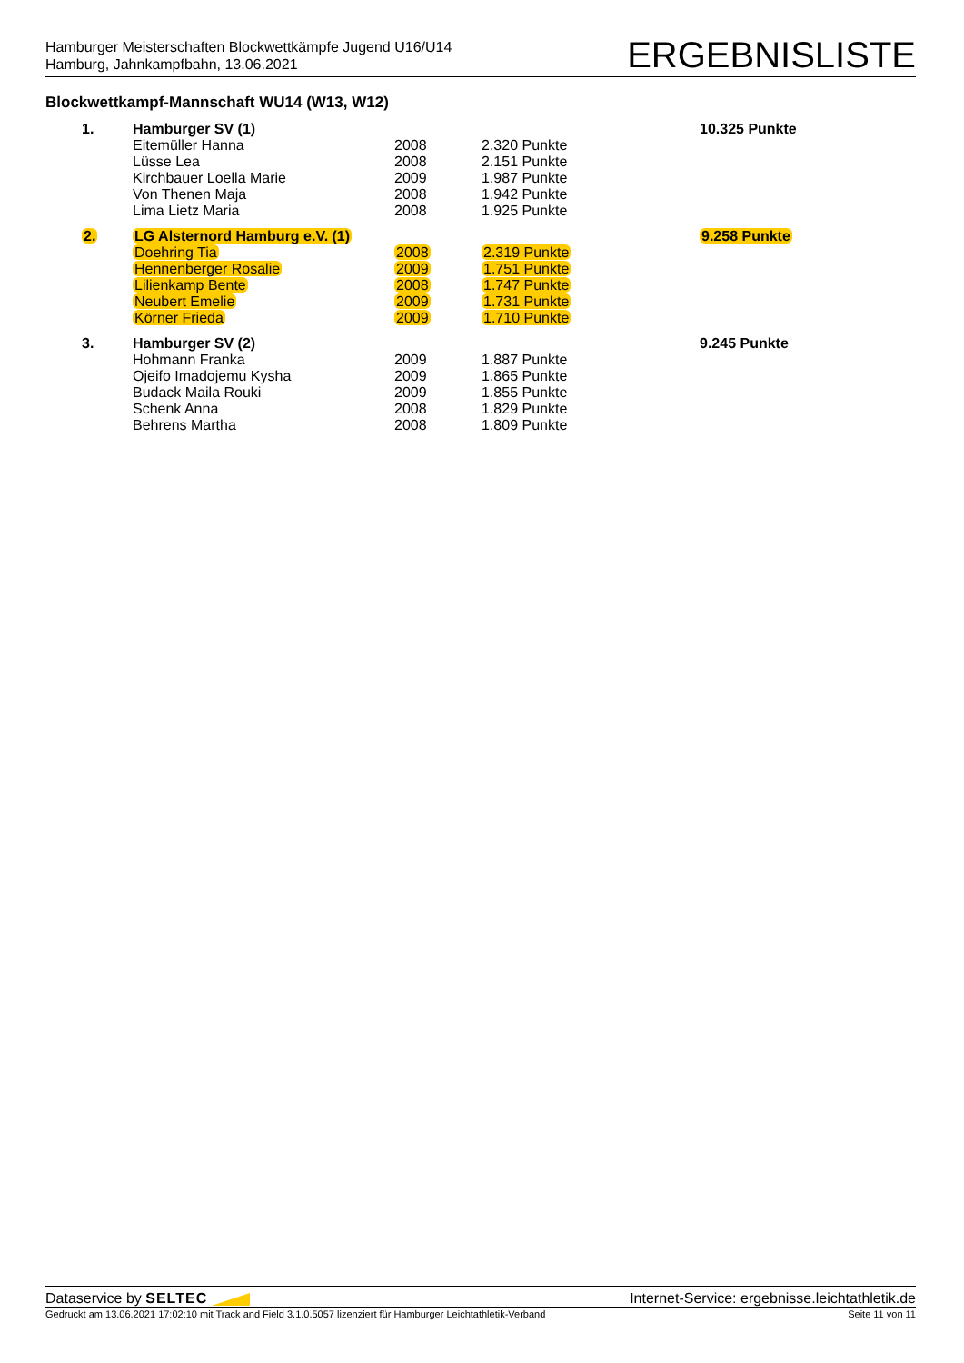Hamburger Meisterschaften Blockwettkämpfe Jugend U16/U14
Hamburg, Jahnkampfbahn, 13.06.2021
ERGEBNISLISTE
Blockwettkampf-Mannschaft WU14 (W13, W12)
| 1. | Hamburger SV (1) | | | 10.325 Punkte |
| | Eitemüller Hanna | 2008 | 2.320 Punkte | |
| | Lüsse Lea | 2008 | 2.151 Punkte | |
| | Kirchbauer Loella Marie | 2009 | 1.987 Punkte | |
| | Von Thenen Maja | 2008 | 1.942 Punkte | |
| | Lima Lietz Maria | 2008 | 1.925 Punkte | |
| 2. | LG Alsternord Hamburg e.V. (1) | | | 9.258 Punkte |
| | Doehring Tia | 2008 | 2.319 Punkte | |
| | Hennenberger Rosalie | 2009 | 1.751 Punkte | |
| | Lilienkamp Bente | 2008 | 1.747 Punkte | |
| | Neubert Emelie | 2009 | 1.731 Punkte | |
| | Körner Frieda | 2009 | 1.710 Punkte | |
| 3. | Hamburger SV (2) | | | 9.245 Punkte |
| | Hohmann Franka | 2009 | 1.887 Punkte | |
| | Ojeifo Imadojemu Kysha | 2009 | 1.865 Punkte | |
| | Budack Maila Rouki | 2009 | 1.855 Punkte | |
| | Schenk Anna | 2008 | 1.829 Punkte | |
| | Behrens Martha | 2008 | 1.809 Punkte | |
Dataservice by SELTEC Internet-Service: ergebnisse.leichtathletik.de
Gedruckt am 13.06.2021 17:02:10 mit Track and Field 3.1.0.5057 lizenziert für Hamburger Leichtathletik-Verband
Seite 11 von 11